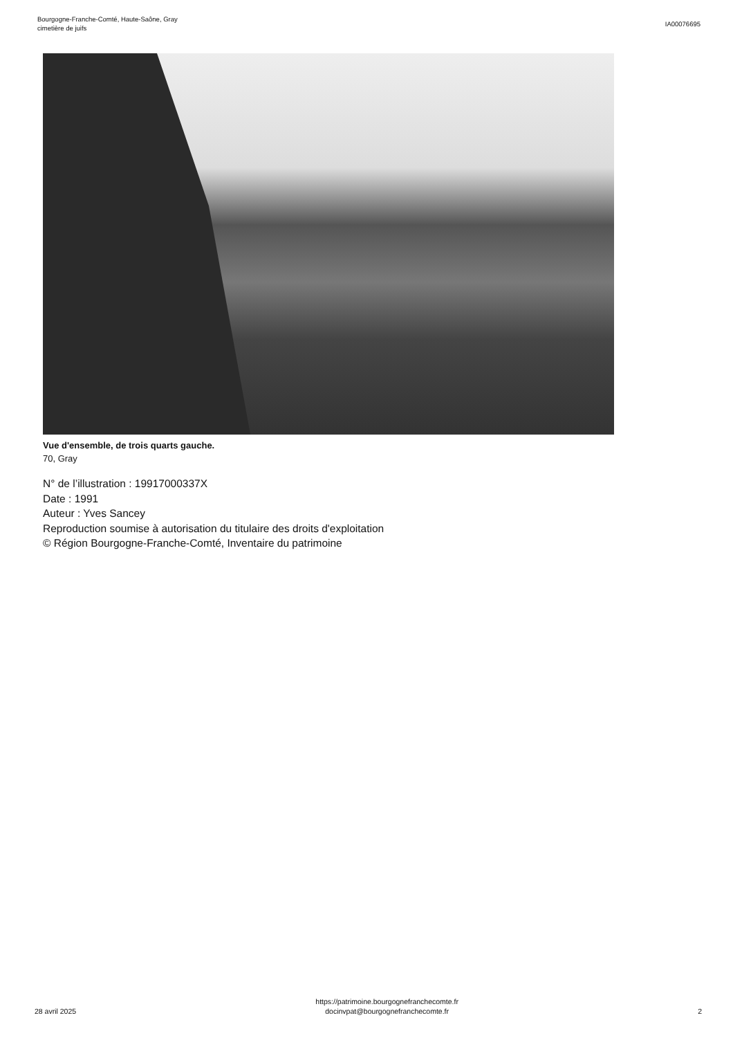Bourgogne-Franche-Comté, Haute-Saône, Gray
cimetière de juifs
IA00076695
Vue d'ensemble, de trois quarts gauche.
70, Gray
N° de l’illustration : 19917000337X
Date : 1991
Auteur : Yves Sancey
Reproduction soumise à autorisation du titulaire des droits d'exploitation
© Région Bourgogne-Franche-Comté, Inventaire du patrimoine
28 avril 2025
https://patrimoine.bourgognefranchecomte.fr
docinvpat@bourgognefranchecomte.fr
2